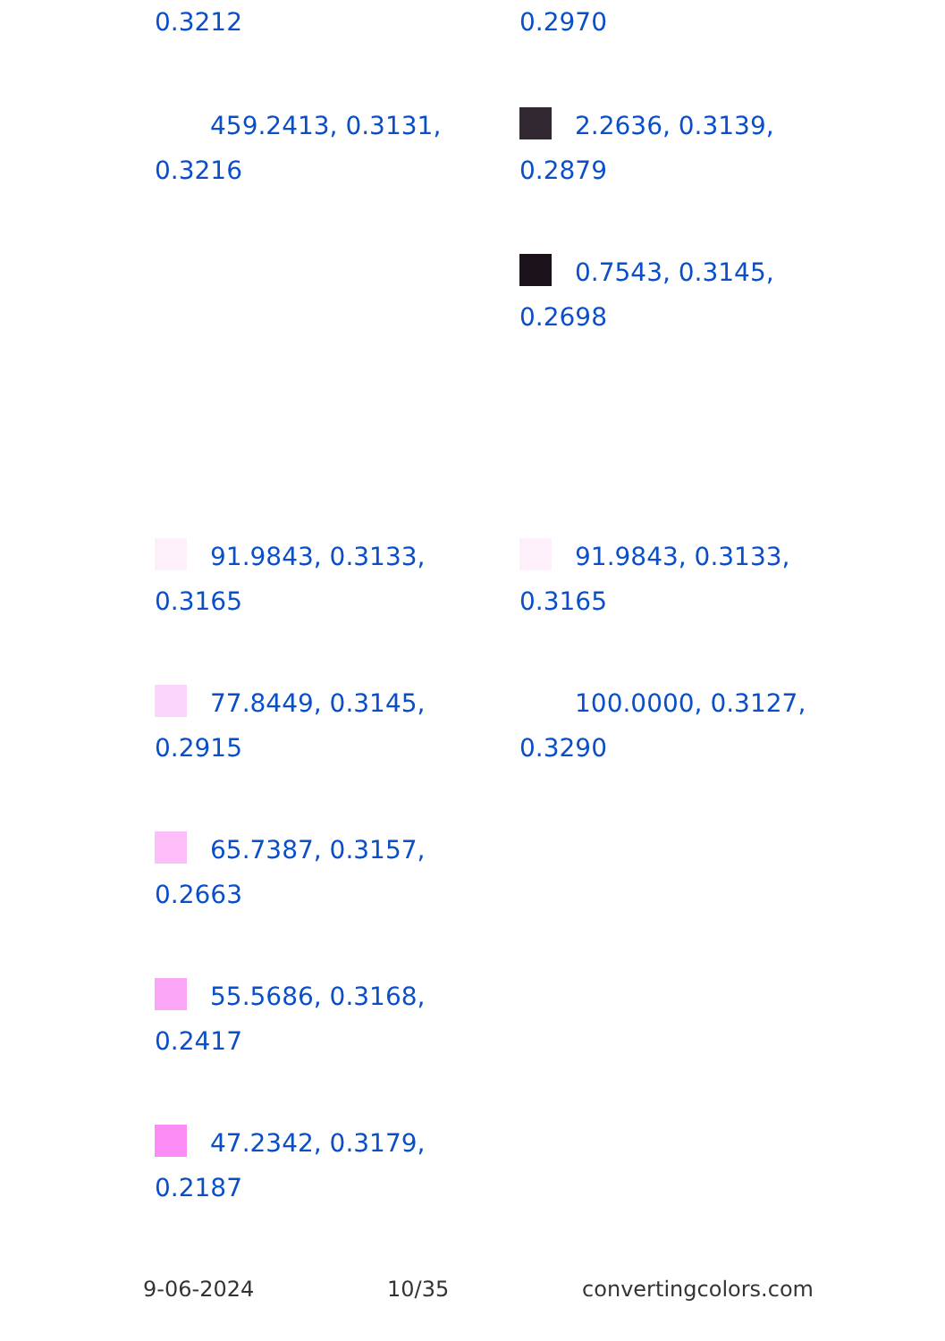0.3212
459.2413, 0.3131, 0.3216
91.9843, 0.3133, 0.3165
77.8449, 0.3145, 0.2915
65.7387, 0.3157, 0.2663
55.5686, 0.3168, 0.2417
47.2342, 0.3179, 0.2187
0.2970
2.2636, 0.3139, 0.2879
0.7543, 0.3145, 0.2698
91.9843, 0.3133, 0.3165
100.0000, 0.3127, 0.3290
9-06-2024 10/35 convertingcolors.com